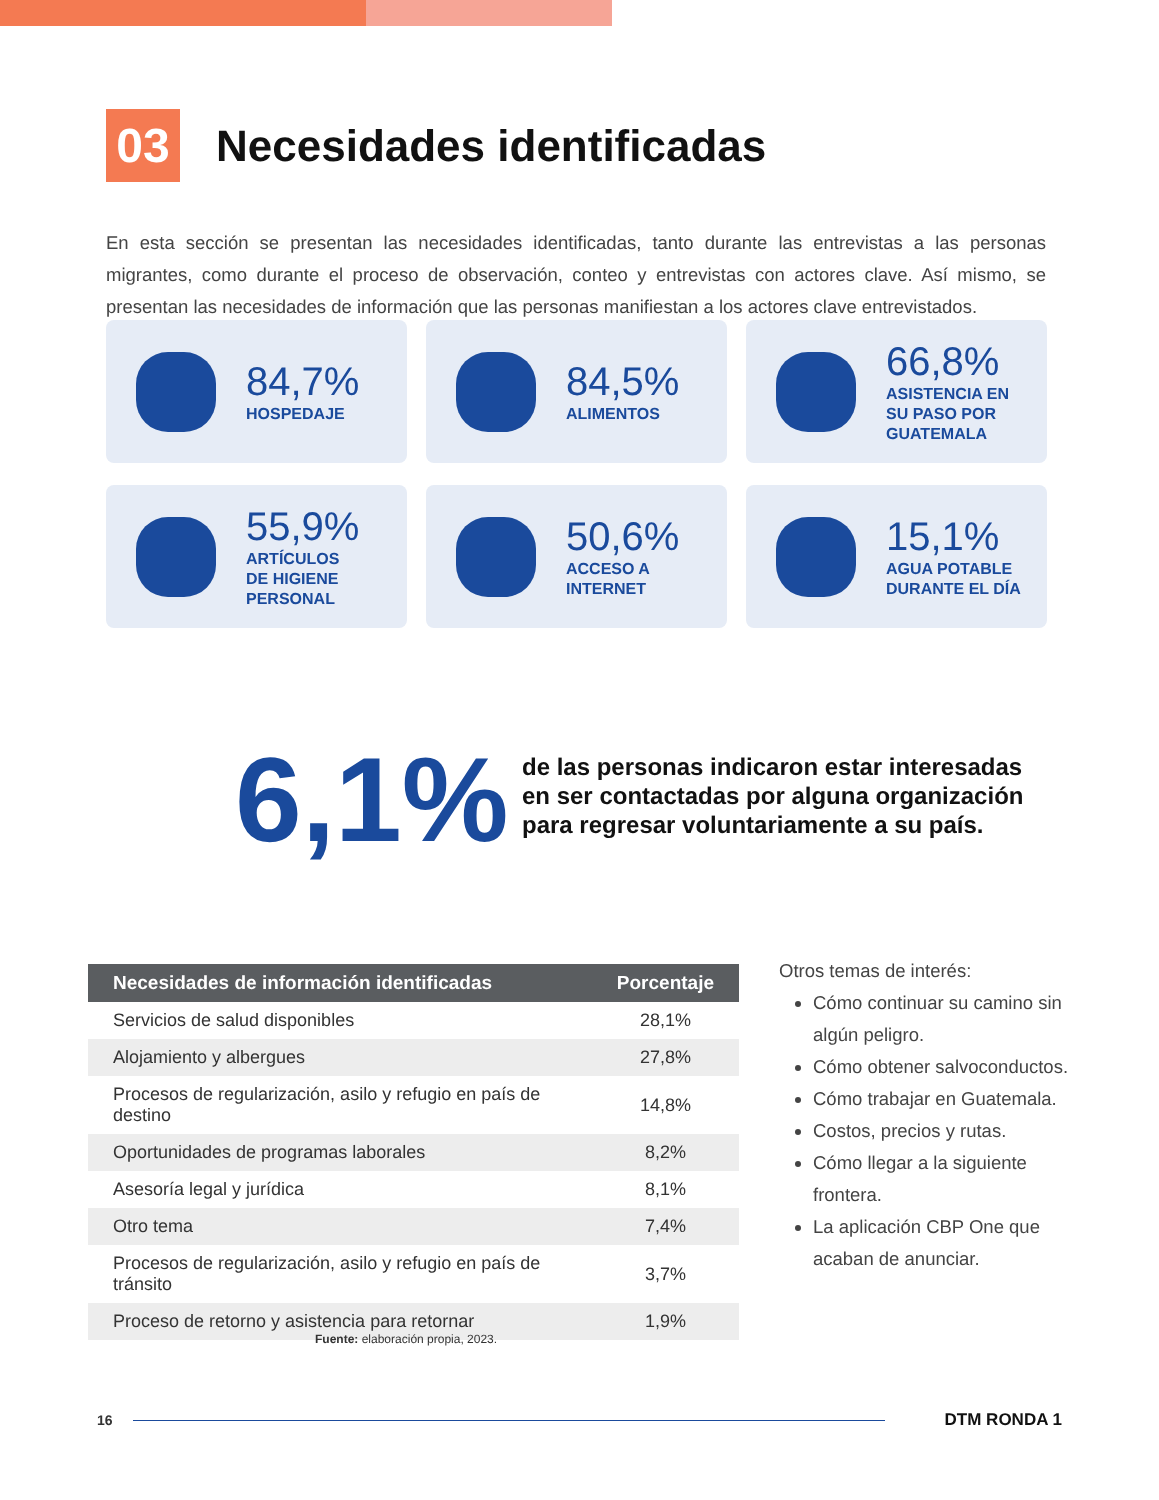03
Necesidades identificadas
En esta sección se presentan las necesidades identificadas, tanto durante las entrevistas a las personas migrantes, como durante el proceso de observación, conteo y entrevistas con actores clave. Así mismo, se presentan las necesidades de información que las personas manifiestan a los actores clave entrevistados.
84,7%
HOSPEDAJE
84,5%
ALIMENTOS
66,8%
ASISTENCIA EN
SU PASO POR
GUATEMALA
55,9%
ARTÍCULOS
DE HIGIENE
PERSONAL
50,6%
ACCESO A
INTERNET
15,1%
AGUA POTABLE
DURANTE EL DÍA
6,1%
de las personas indicaron estar interesadas
en ser contactadas por alguna organización
para regresar voluntariamente a su país.
| Necesidades de información identificadas | Porcentaje |
| --- | --- |
| Servicios de salud disponibles | 28,1% |
| Alojamiento y albergues | 27,8% |
| Procesos de regularización, asilo y refugio en país de destino | 14,8% |
| Oportunidades de programas laborales | 8,2% |
| Asesoría legal y jurídica | 8,1% |
| Otro tema | 7,4% |
| Procesos de regularización, asilo y refugio en país de tránsito | 3,7% |
| Proceso de retorno y asistencia para retornar | 1,9% |
Otros temas de interés:
Cómo continuar su camino sin algún peligro.
Cómo obtener salvoconductos.
Cómo trabajar en Guatemala.
Costos, precios y rutas.
Cómo llegar a la siguiente frontera.
La aplicación CBP One que acaban de anunciar.
Fuente: elaboración propia, 2023.
16
DTM RONDA 1